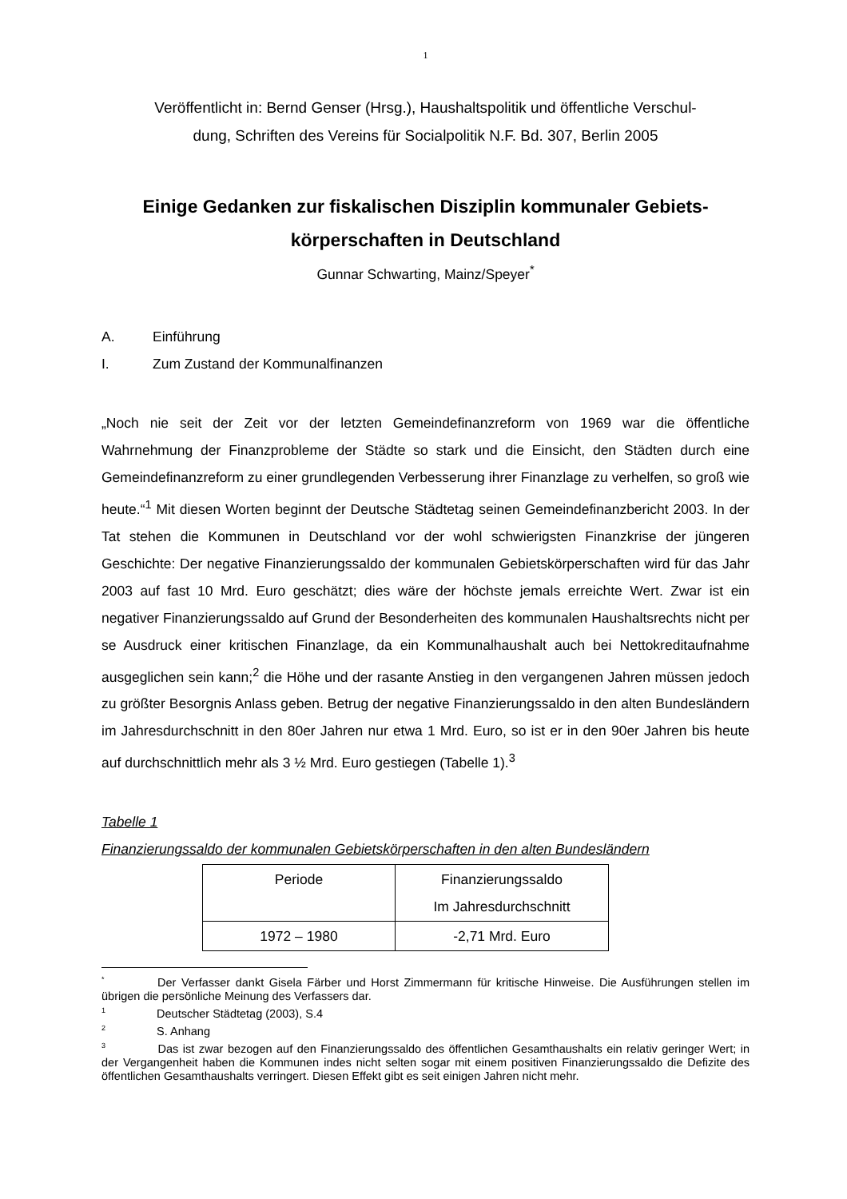1
Veröffentlicht in: Bernd Genser (Hrsg.), Haushaltspolitik und öffentliche Verschul-
dung, Schriften des Vereins für Socialpolitik N.F. Bd. 307, Berlin 2005
Einige Gedanken zur fiskalischen Disziplin kommunaler Gebiets-
körperschaften in Deutschland
Gunnar Schwarting, Mainz/Speyer<sup>*</sup>
A. Einführung
I. Zum Zustand der Kommunalfinanzen
„Noch nie seit der Zeit vor der letzten Gemeindefinanzreform von 1969 war die öffentliche Wahrnehmung der Finanzprobleme der Städte so stark und die Einsicht, den Städten durch eine Gemeindefinanzreform zu einer grundlegenden Verbesserung ihrer Finanzlage zu verhelfen, so groß wie heute.“<sup>1</sup> Mit diesen Worten beginnt der Deutsche Städtetag seinen Gemeindefinanzbericht 2003. In der Tat stehen die Kommunen in Deutschland vor der wohl schwierigsten Finanzkrise der jüngeren Geschichte: Der negative Finanzierungssaldo der kommunalen Gebietskörperschaften wird für das Jahr 2003 auf fast 10 Mrd. Euro geschätzt; dies wäre der höchste jemals erreichte Wert. Zwar ist ein negativer Finanzierungssaldo auf Grund der Besonderheiten des kommunalen Haushaltsrechts nicht per se Ausdruck einer kritischen Finanzlage, da ein Kommunalhaushalt auch bei Nettokreditaufnahme ausgeglichen sein kann;<sup>2</sup> die Höhe und der rasante Anstieg in den vergangenen Jahren müssen jedoch zu größter Besorgnis Anlass geben. Betrug der negative Finanzierungssaldo in den alten Bundesländern im Jahresdurchschnitt in den 80er Jahren nur etwa 1 Mrd. Euro, so ist er in den 90er Jahren bis heute auf durchschnittlich mehr als 3 ½ Mrd. Euro gestiegen (Tabelle 1).<sup>3</sup>
Tabelle 1
Finanzierungssaldo der kommunalen Gebietskörperschaften in den alten Bundesländern
| Periode | Finanzierungssaldo Im Jahresdurchschnitt |
| 1972 – 1980 | -2,71 Mrd. Euro |
<sup>*</sup> Der Verfasser dankt Gisela Färber und Horst Zimmermann für kritische Hinweise. Die Ausführungen stellen im übrigen die persönliche Meinung des Verfassers dar.
<sup>1</sup> Deutscher Städtetag (2003), S.4
<sup>2</sup> S. Anhang
<sup>3</sup> Das ist zwar bezogen auf den Finanzierungssaldo des öffentlichen Gesamthaushalts ein relativ geringer Wert; in der Vergangenheit haben die Kommunen indes nicht selten sogar mit einem positiven Finanzierungssaldo die Defizite des öffentlichen Gesamthaushalts verringert. Diesen Effekt gibt es seit einigen Jahren nicht mehr.